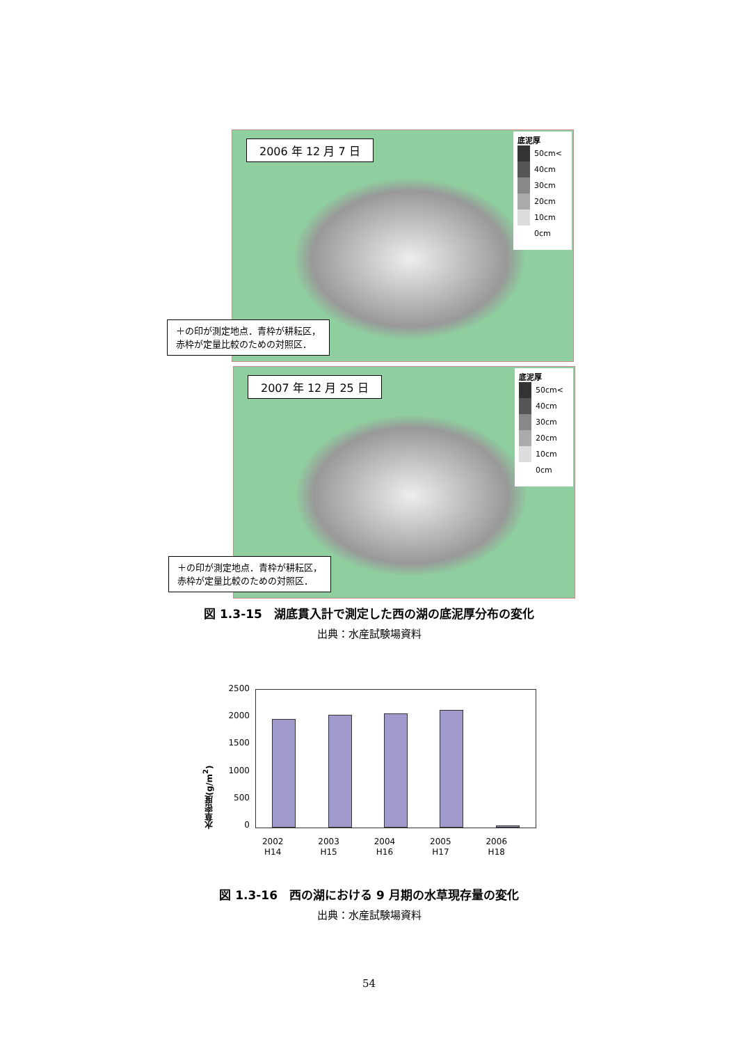2006 年 12 月 7 日
底泥厚
50cm<
40cm
30cm
20cm
10cm
0cm
＋の印が測定地点．青枠が耕耘区，
赤枠が定量比較のための対照区．
2007 年 12 月 25 日
底泥厚
50cm<
40cm
30cm
20cm
10cm
0cm
＋の印が測定地点．青枠が耕耘区，
赤枠が定量比較のための対照区．
図 1.3-15　湖底貫入計で測定した西の湖の底泥厚分布の変化
出典：水産試験場資料
水草密度(g/m<sup>2</sup>)
2500
2000
1500
1000
500
0
2002
H14 2003
H15 2004
H16 2005
H17 2006
H18
図 1.3-16　西の湖における 9 月期の水草現存量の変化
出典：水産試験場資料
54